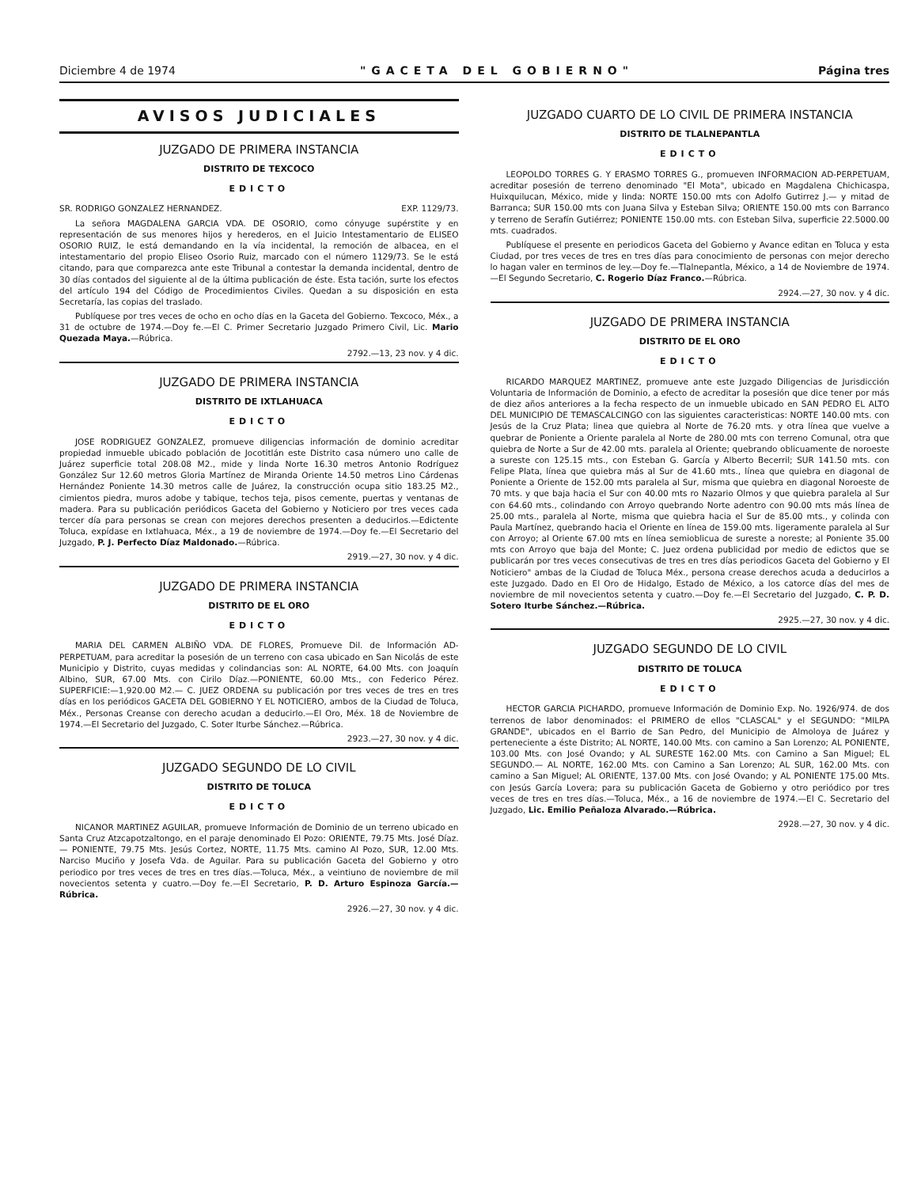Diciembre 4 de 1974 "GACETA DEL GOBIERNO" Página tres
AVISOS JUDICIALES
JUZGADO DE PRIMERA INSTANCIA
DISTRITO DE TEXCOCO
EDICTO
SR. RODRIGO GONZALEZ HERNANDEZ. EXP. 1129/73.
La señora MAGDALENA GARCIA VDA. DE OSORIO, como cónyuge supérstite y en representación de sus menores hijos y herederos, en el Juicio Intestamentario de ELISEO OSORIO RUIZ, le está demandando en la vía incidental, la remoción de albacea, en el intestamentario del propio Eliseo Osorio Ruiz, marcado con el número 1129/73. Se le está citando, para que comparezca ante este Tribunal a contestar la demanda incidental, dentro de 30 días contados del siguiente al de la última publicación de éste. Esta tación, surte los efectos del artículo 194 del Código de Procedimientos Civiles. Quedan a su disposición en esta Secretaría, las copias del traslado.
Publíquese por tres veces de ocho en ocho días en la Gaceta del Gobierno. Texcoco, Méx., a 31 de octubre de 1974.—Doy fe.—El C. Primer Secretario Juzgado Primero Civil, Lic. Mario Quezada Maya.—Rúbrica.
2792.—13, 23 nov. y 4 dic.
JUZGADO DE PRIMERA INSTANCIA
DISTRITO DE IXTLAHUACA
EDICTO
JOSE RODRIGUEZ GONZALEZ, promueve diligencias información de dominio acreditar propiedad inmueble ubicado población de Jocotitlán este Distrito casa número uno calle de Juárez superficie total 208.08 M2., mide y linda Norte 16.30 metros Antonio Rodríguez González Sur 12.60 metros Gloria Martínez de Miranda Oriente 14.50 metros Lino Cárdenas Hernández Poniente 14.30 metros calle de Juárez, la construcción ocupa sitio 183.25 M2., cimientos piedra, muros adobe y tabique, techos teja, pisos cemente, puertas y ventanas de madera. Para su publicación periódicos Gaceta del Gobierno y Noticiero por tres veces cada tercer día para personas se crean con mejores derechos presenten a deducirlos.—Edictente Toluca, expídase en Ixtlahuaca, Méx., a 19 de noviembre de 1974.—Doy fe.—El Secretario del Juzgado, P. J. Perfecto Díaz Maldonado.—Rúbrica.
2919.—27, 30 nov. y 4 dic.
JUZGADO DE PRIMERA INSTANCIA
DISTRITO DE EL ORO
EDICTO
MARIA DEL CARMEN ALBIÑO VDA. DE FLORES, Promueve Dil. de Información AD-PERPETUAM, para acreditar la posesión de un terreno con casa ubicado en San Nicolás de este Municipio y Distrito, cuyas medidas y colindancias son: AL NORTE, 64.00 Mts. con Joaquín Albino, SUR, 67.00 Mts. con Cirilo Díaz.—PONIENTE, 60.00 Mts., con Federico Pérez. SUPERFICIE:—1,920.00 M2.— C. JUEZ ORDENA su publicación por tres veces de tres en tres días en los periódicos GACETA DEL GOBIERNO Y EL NOTICIERO, ambos de la Ciudad de Toluca, Méx., Personas Creanse con derecho acudan a deducirlo.—El Oro, Méx. 18 de Noviembre de 1974.—El Secretario del Juzgado, C. Soter Iturbe Sánchez.—Rúbrica.
2923.—27, 30 nov. y 4 dic.
JUZGADO SEGUNDO DE LO CIVIL
DISTRITO DE TOLUCA
EDICTO
NICANOR MARTINEZ AGUILAR, promueve Información de Dominio de un terreno ubicado en Santa Cruz Atzcapotzaltongo, en el paraje denominado El Pozo: ORIENTE, 79.75 Mts. José Díaz.— PONIENTE, 79.75 Mts. Jesús Cortez, NORTE, 11.75 Mts. camino Al Pozo, SUR, 12.00 Mts. Narciso Muciño y Josefa Vda. de Aguilar. Para su publicación Gaceta del Gobierno y otro periodico por tres veces de tres en tres días.—Toluca, Méx., a veintiuno de noviembre de mil novecientos setenta y cuatro.—Doy fe.—El Secretario, P. D. Arturo Espinoza García.—Rúbrica.
2926.—27, 30 nov. y 4 dic.
JUZGADO CUARTO DE LO CIVIL DE PRIMERA INSTANCIA
DISTRITO DE TLALNEPANTLA
EDICTO
LEOPOLDO TORRES G. Y ERASMO TORRES G., promueven INFORMACION AD-PERPETUAM, acreditar posesión de terreno denominado "El Mota", ubicado en Magdalena Chichicaspa, Huixquilucan, México, mide y linda: NORTE 150.00 mts con Adolfo Gutirrez J.— y mitad de Barranca; SUR 150.00 mts con Juana Silva y Esteban Silva; ORIENTE 150.00 mts con Barranco y terreno de Serafín Gutiérrez; PONIENTE 150.00 mts. con Esteban Silva, superficie 22.5000.00 mts. cuadrados.
Publíquese el presente en periodicos Gaceta del Gobierno y Avance editan en Toluca y esta Ciudad, por tres veces de tres en tres días para conocimiento de personas con mejor derecho lo hagan valer en terminos de ley.—Doy fe.—Tlalnepantla, México, a 14 de Noviembre de 1974.—El Segundo Secretario, C. Rogerio Díaz Franco.—Rúbrica.
2924.—27, 30 nov. y 4 dic.
JUZGADO DE PRIMERA INSTANCIA
DISTRITO DE EL ORO
EDICTO
RICARDO MARQUEZ MARTINEZ, promueve ante este Juzgado Diligencias de Jurisdicción Voluntaria de Información de Dominio, a efecto de acreditar la posesión que dice tener por más de diez años anteriores a la fecha respecto de un inmueble ubicado en SAN PEDRO EL ALTO DEL MUNICIPIO DE TEMASCALCINGO con las siguientes caracteristicas: NORTE 140.00 mts. con Jesús de la Cruz Plata; linea que quiebra al Norte de 76.20 mts. y otra línea que vuelve a quebrar de Poniente a Oriente paralela al Norte de 280.00 mts con terreno Comunal, otra que quiebra de Norte a Sur de 42.00 mts. paralela al Oriente; quebrando oblicuamente de noroeste a sureste con 125.15 mts., con Esteban G. García y Alberto Becerril; SUR 141.50 mts. con Felipe Plata, línea que quiebra más al Sur de 41.60 mts., línea que quiebra en diagonal de Poniente a Oriente de 152.00 mts paralela al Sur, misma que quiebra en diagonal Noroeste de 70 mts. y que baja hacia el Sur con 40.00 mts ro Nazario Olmos y que quiebra paralela al Sur con 64.60 mts., colindando con Arroyo quebrando Norte adentro con 90.00 mts más línea de 25.00 mts., paralela al Norte, misma que quiebra hacia el Sur de 85.00 mts., y colinda con Paula Martínez, quebrando hacia el Oriente en línea de 159.00 mts. ligeramente paralela al Sur con Arroyo; al Oriente 67.00 mts en línea semioblicua de sureste a noreste; al Poniente 35.00 mts con Arroyo que baja del Monte; C. Juez ordena publicidad por medio de edictos que se publicarán por tres veces consecutivas de tres en tres días periodicos Gaceta del Gobierno y El Noticiero" ambas de la Ciudad de Toluca Méx., persona crease derechos acuda a deducirlos a este Juzgado. Dado en El Oro de Hidalgo, Estado de México, a los catorce días del mes de noviembre de mil novecientos setenta y cuatro.—Doy fe.—El Secretario del Juzgado, C. P. D. Sotero Iturbe Sánchez.—Rúbrica.
2925.—27, 30 nov. y 4 dic.
JUZGADO SEGUNDO DE LO CIVIL
DISTRITO DE TOLUCA
EDICTO
HECTOR GARCIA PICHARDO, promueve Información de Dominio Exp. No. 1926/974. de dos terrenos de labor denominados: el PRIMERO de ellos "CLASCAL" y el SEGUNDO: "MILPA GRANDE", ubicados en el Barrio de San Pedro, del Municipio de Almoloya de Juárez y perteneciente a éste Distrito; AL NORTE, 140.00 Mts. con camino a San Lorenzo; AL PONIENTE, 103.00 Mts. con José Ovando; y AL SURESTE 162.00 Mts. con Camino a San Miguel; EL SEGUNDO.— AL NORTE, 162.00 Mts. con Camino a San Lorenzo; AL SUR, 162.00 Mts. con camino a San Miguel; AL ORIENTE, 137.00 Mts. con José Ovando; y AL PONIENTE 175.00 Mts. con Jesús García Lovera; para su publicación Gaceta de Gobierno y otro periódico por tres veces de tres en tres días.—Toluca, Méx., a 16 de noviembre de 1974.—El C. Secretario del Juzgado, Lic. Emilio Peñaloza Alvarado.—Rúbrica.
2928.—27, 30 nov. y 4 dic.